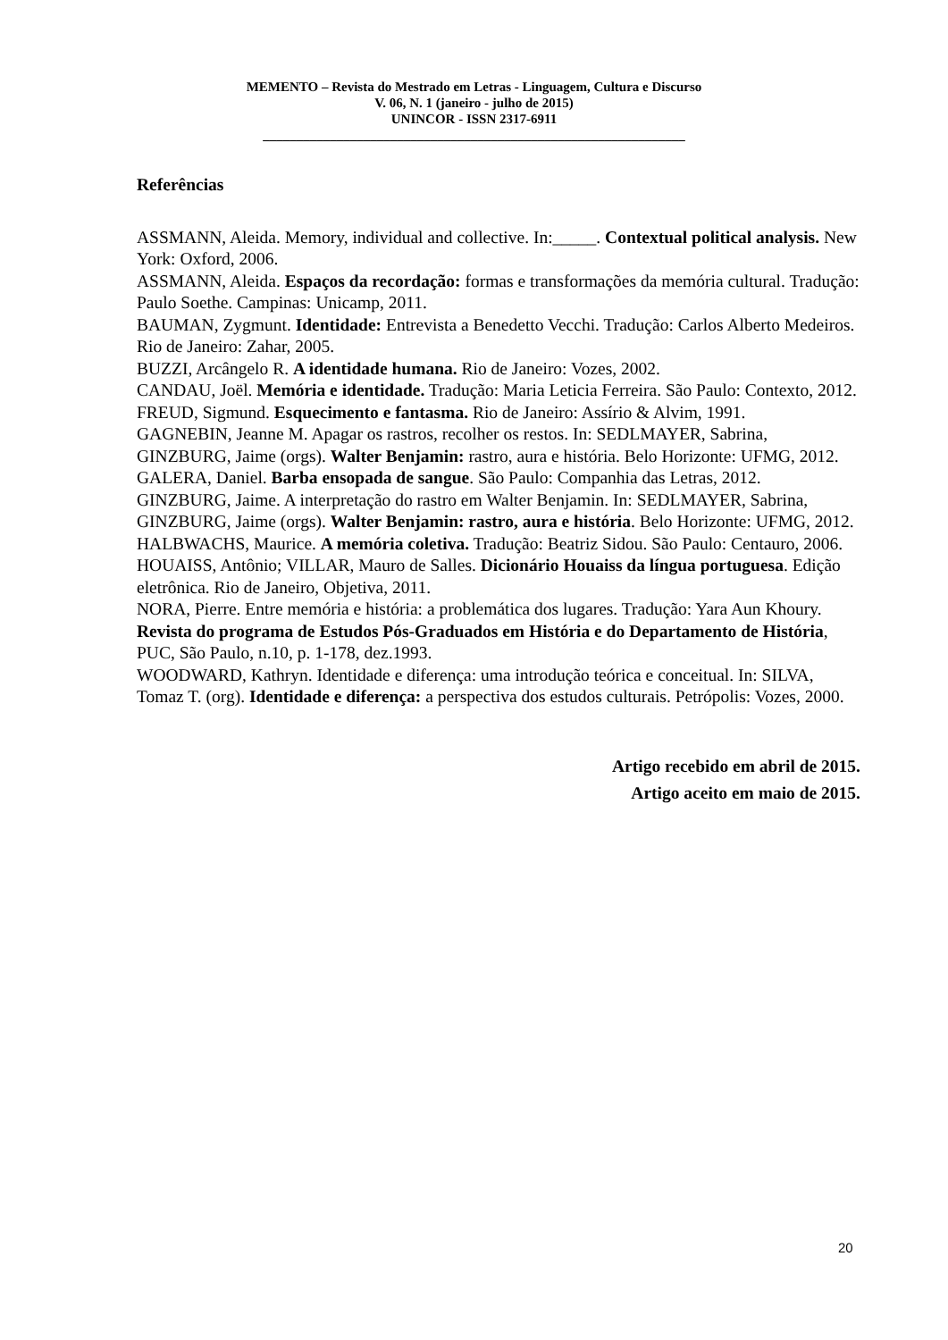MEMENTO – Revista do Mestrado em Letras - Linguagem, Cultura e Discurso
V. 06, N. 1 (janeiro - julho de 2015)
UNINCOR - ISSN 2317-6911
_______________________________________________________________
Referências
ASSMANN, Aleida. Memory, individual and collective. In:_____. Contextual political analysis. New York: Oxford, 2006.
ASSMANN, Aleida. Espaços da recordação: formas e transformações da memória cultural. Tradução: Paulo Soethe. Campinas: Unicamp, 2011.
BAUMAN, Zygmunt. Identidade: Entrevista a Benedetto Vecchi. Tradução: Carlos Alberto Medeiros. Rio de Janeiro: Zahar, 2005.
BUZZI, Arcângelo R. A identidade humana. Rio de Janeiro: Vozes, 2002.
CANDAU, Joël. Memória e identidade. Tradução: Maria Leticia Ferreira. São Paulo: Contexto, 2012.
FREUD, Sigmund. Esquecimento e fantasma. Rio de Janeiro: Assírio & Alvim, 1991.
GAGNEBIN, Jeanne M. Apagar os rastros, recolher os restos. In: SEDLMAYER, Sabrina, GINZBURG, Jaime (orgs). Walter Benjamin: rastro, aura e história. Belo Horizonte: UFMG, 2012.
GALERA, Daniel. Barba ensopada de sangue. São Paulo: Companhia das Letras, 2012.
GINZBURG, Jaime. A interpretação do rastro em Walter Benjamin. In: SEDLMAYER, Sabrina, GINZBURG, Jaime (orgs). Walter Benjamin: rastro, aura e história. Belo Horizonte: UFMG, 2012.
HALBWACHS, Maurice. A memória coletiva. Tradução: Beatriz Sidou. São Paulo: Centauro, 2006.
HOUAISS, Antônio; VILLAR, Mauro de Salles. Dicionário Houaiss da língua portuguesa. Edição eletrônica. Rio de Janeiro, Objetiva, 2011.
NORA, Pierre. Entre memória e história: a problemática dos lugares. Tradução: Yara Aun Khoury. Revista do programa de Estudos Pós-Graduados em História e do Departamento de História, PUC, São Paulo, n.10, p. 1-178, dez.1993.
WOODWARD, Kathryn. Identidade e diferença: uma introdução teórica e conceitual. In: SILVA, Tomaz T. (org). Identidade e diferença: a perspectiva dos estudos culturais. Petrópolis: Vozes, 2000.
Artigo recebido em abril de 2015.
Artigo aceito em maio de 2015.
20